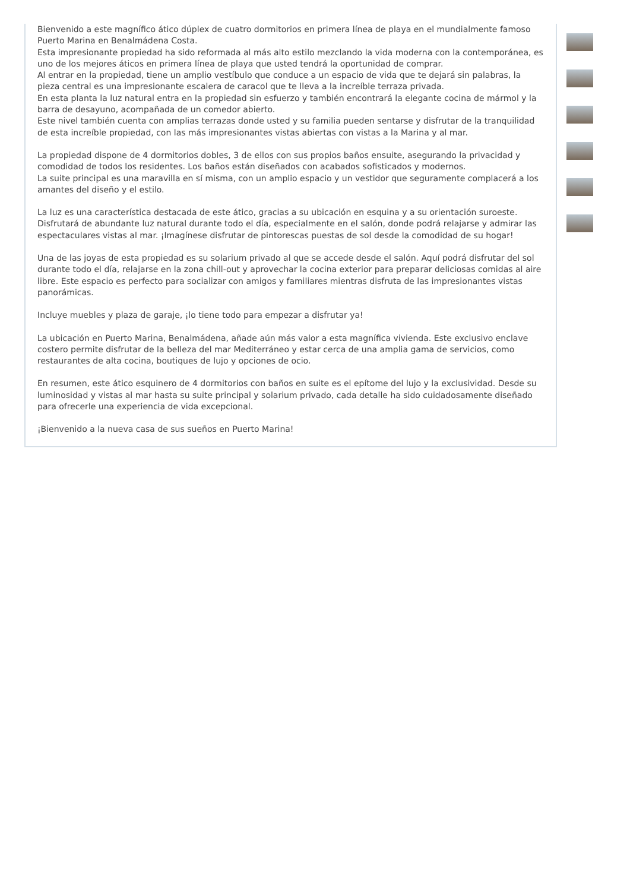Bienvenido a este magnífico ático dúplex de cuatro dormitorios en primera línea de playa en el mundialmente famoso Puerto Marina en Benalmádena Costa.
Esta impresionante propiedad ha sido reformada al más alto estilo mezclando la vida moderna con la contemporánea, es uno de los mejores áticos en primera línea de playa que usted tendrá la oportunidad de comprar.
Al entrar en la propiedad, tiene un amplio vestíbulo que conduce a un espacio de vida que te dejará sin palabras, la pieza central es una impresionante escalera de caracol que te lleva a la increíble terraza privada.
En esta planta la luz natural entra en la propiedad sin esfuerzo y también encontrará la elegante cocina de mármol y la barra de desayuno, acompañada de un comedor abierto.
Este nivel también cuenta con amplias terrazas donde usted y su familia pueden sentarse y disfrutar de la tranquilidad de esta increíble propiedad, con las más impresionantes vistas abiertas con vistas a la Marina y al mar.
La propiedad dispone de 4 dormitorios dobles, 3 de ellos con sus propios baños ensuite, asegurando la privacidad y comodidad de todos los residentes. Los baños están diseñados con acabados sofisticados y modernos.
La suite principal es una maravilla en sí misma, con un amplio espacio y un vestidor que seguramente complacerá a los amantes del diseño y el estilo.
La luz es una característica destacada de este ático, gracias a su ubicación en esquina y a su orientación suroeste. Disfrutará de abundante luz natural durante todo el día, especialmente en el salón, donde podrá relajarse y admirar las espectaculares vistas al mar. ¡Imagínese disfrutar de pintorescas puestas de sol desde la comodidad de su hogar!
Una de las joyas de esta propiedad es su solarium privado al que se accede desde el salón. Aquí podrá disfrutar del sol durante todo el día, relajarse en la zona chill-out y aprovechar la cocina exterior para preparar deliciosas comidas al aire libre. Este espacio es perfecto para socializar con amigos y familiares mientras disfruta de las impresionantes vistas panorámicas.
Incluye muebles y plaza de garaje, ¡lo tiene todo para empezar a disfrutar ya!
La ubicación en Puerto Marina, Benalmádena, añade aún más valor a esta magnífica vivienda. Este exclusivo enclave costero permite disfrutar de la belleza del mar Mediterráneo y estar cerca de una amplia gama de servicios, como restaurantes de alta cocina, boutiques de lujo y opciones de ocio.
En resumen, este ático esquinero de 4 dormitorios con baños en suite es el epítome del lujo y la exclusividad. Desde su luminosidad y vistas al mar hasta su suite principal y solarium privado, cada detalle ha sido cuidadosamente diseñado para ofrecerle una experiencia de vida excepcional.
¡Bienvenido a la nueva casa de sus sueños en Puerto Marina!